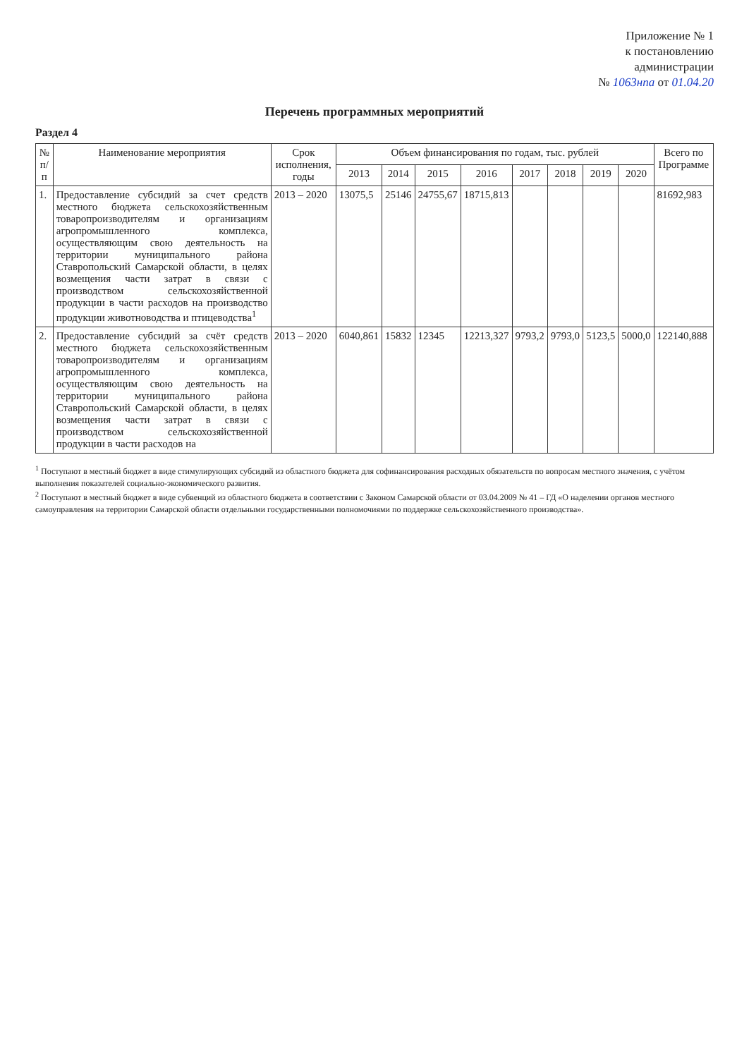Приложение № 1
к постановлению
администрации
№ 1063нпа от 01.04.20
Перечень программных мероприятий
Раздел 4
| № п/п | Наименование мероприятия | Срок исполнения, годы | Объем финансирования по годам, тыс. рублей | | | | | | | | Всего по Программе |
| --- | --- | --- | --- | --- | --- | --- | --- | --- | --- | --- | --- |
| | | | 2013 | 2014 | 2015 | 2016 | 2017 | 2018 | 2019 | 2020 | |
| 1. | Предоставление субсидий за счет средств местного бюджета сельскохозяйственным товаропроизводителям и организациям агропромышленного комплекса, осуществляющим свою деятельность на территории муниципального района Ставропольский Самарской области, в целях возмещения части затрат в связи с производством сельскохозяйственной продукции в части расходов на производство продукции животноводства и птицеводства<sup>1</sup> | 2013 – 2020 | 13075,5 | 25146 | 24755,67 | 18715,813 | | | | | 81692,983 |
| 2. | Предоставление субсидий за счёт средств местного бюджета сельскохозяйственным товаропроизводителям и организациям агропромышленного комплекса, осуществляющим свою деятельность на территории муниципального района Ставропольский Самарской области, в целях возмещения части затрат в связи с производством сельскохозяйственной продукции в части расходов на | 2013 – 2020 | 6040,861 | 15832 | 12345 | 12213,327 | 9793,2 | 9793,0 | 5123,5 | 5000,0 | 122140,888 |
<sup>1</sup> Поступают в местный бюджет в виде стимулирующих субсидий из областного бюджета для софинансирования расходных обязательств по вопросам местного значения, с учётом выполнения показателей социально-экономического развития.
<sup>2</sup> Поступают в местный бюджет в виде субвенций из областного бюджета в соответствии с Законом Самарской области от 03.04.2009 № 41 – ГД «О наделении органов местного самоуправления на территории Самарской области отдельными государственными полномочиями по поддержке сельскохозяйственного производства».